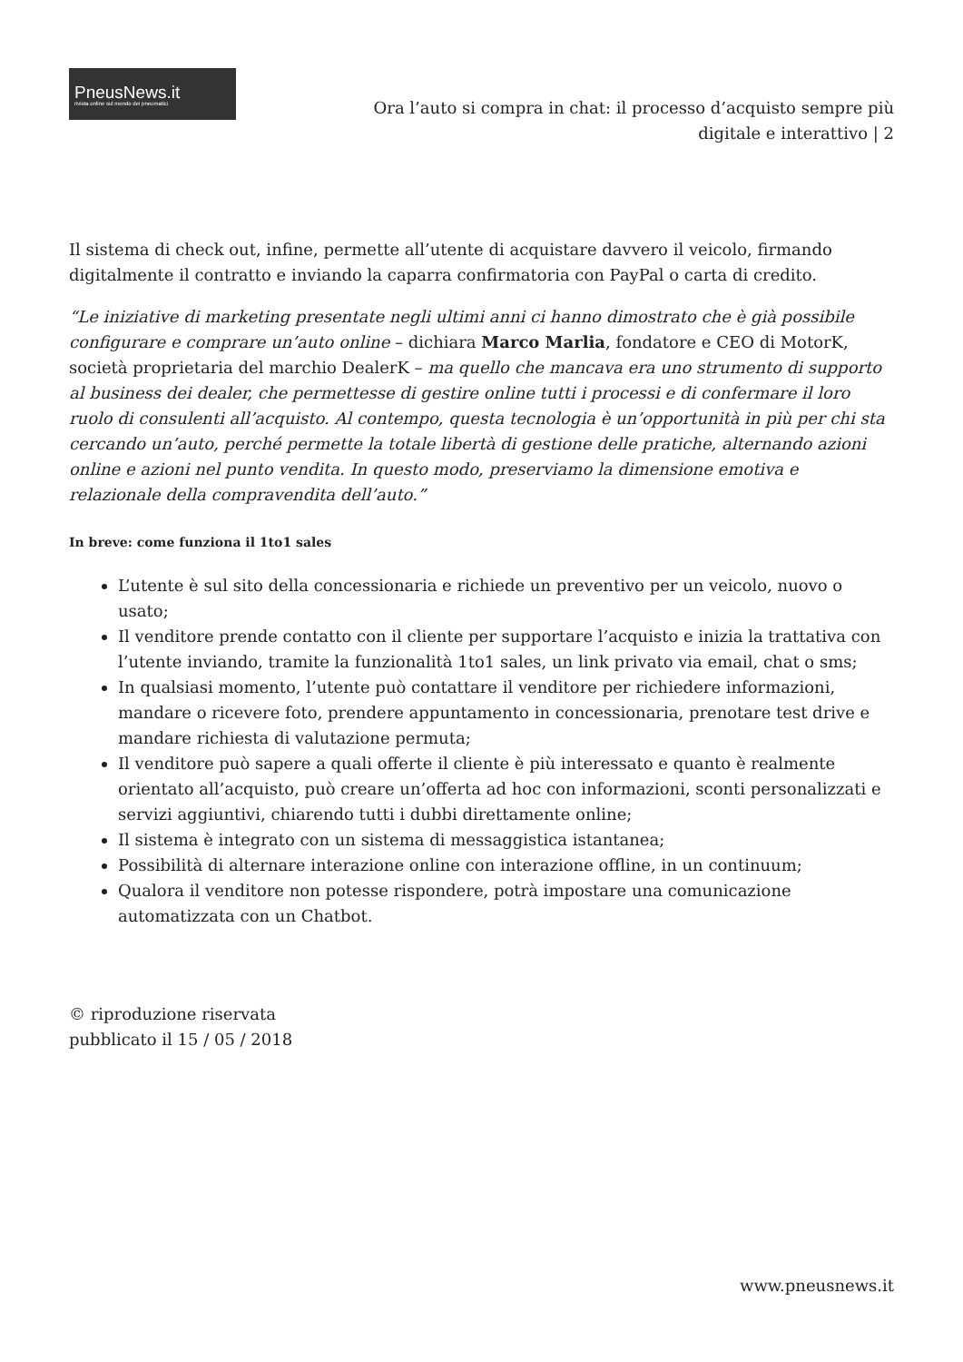PneusNews.it
rivista online sul mondo dei pneumatici
Ora l’auto si compra in chat: il processo d’acquisto sempre più digitale e interattivo | 2
Il sistema di check out, infine, permette all’utente di acquistare davvero il veicolo, firmando digitalmente il contratto e inviando la caparra confirmatoria con PayPal o carta di credito.
“Le iniziative di marketing presentate negli ultimi anni ci hanno dimostrato che è già possibile configurare e comprare un’auto online – dichiara Marco Marlia, fondatore e CEO di MotorK, società proprietaria del marchio DealerK – ma quello che mancava era uno strumento di supporto al business dei dealer, che permettesse di gestire online tutti i processi e di confermare il loro ruolo di consulenti all’acquisto. Al contempo, questa tecnologia è un’opportunità in più per chi sta cercando un’auto, perché permette la totale libertà di gestione delle pratiche, alternando azioni online e azioni nel punto vendita. In questo modo, preserviamo la dimensione emotiva e relazionale della compravendita dell’auto.”
In breve: come funziona il 1to1 sales
L’utente è sul sito della concessionaria e richiede un preventivo per un veicolo, nuovo o usato;
Il venditore prende contatto con il cliente per supportare l’acquisto e inizia la trattativa con l’utente inviando, tramite la funzionalità 1to1 sales, un link privato via email, chat o sms;
In qualsiasi momento, l’utente può contattare il venditore per richiedere informazioni, mandare o ricevere foto, prendere appuntamento in concessionaria, prenotare test drive e mandare richiesta di valutazione permuta;
Il venditore può sapere a quali offerte il cliente è più interessato e quanto è realmente orientato all’acquisto, può creare un’offerta ad hoc con informazioni, sconti personalizzati e servizi aggiuntivi, chiarendo tutti i dubbi direttamente online;
Il sistema è integrato con un sistema di messaggistica istantanea;
Possibilità di alternare interazione online con interazione offline, in un continuum;
Qualora il venditore non potesse rispondere, potrà impostare una comunicazione automatizzata con un Chatbot.
© riproduzione riservata
pubblicato il 15 / 05 / 2018
www.pneusnews.it